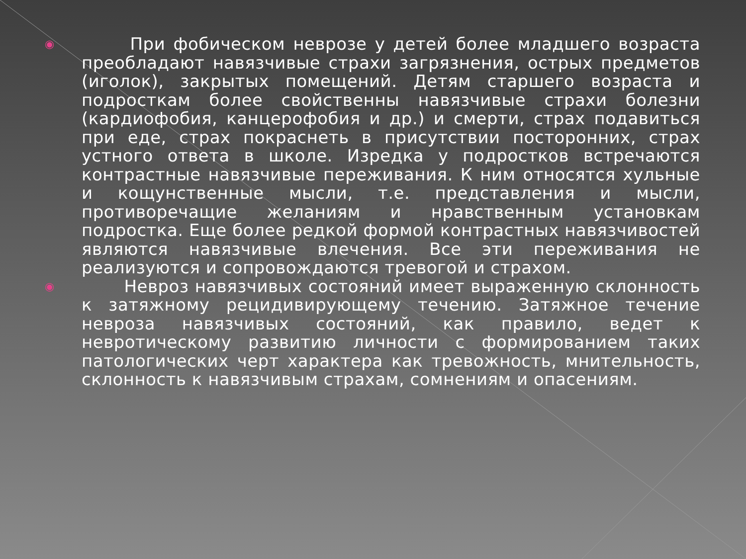◉
При фобическом неврозе у детей более младшего возраста преобладают навязчивые страхи загрязнения, острых предметов (иголок), закрытых помещений. Детям старшего возраста и подросткам более свойственны навязчивые страхи болезни (кардиофобия, канцерофобия и др.) и смерти, страх подавиться при еде, страх покраснеть в присутствии посторонних, страх устного ответа в школе. Изредка у подростков встречаются контрастные навязчивые переживания. К ним относятся хульные и кощунственные мысли, т.е. представления и мысли, противоречащие желаниям и нравственным установкам подростка. Еще более редкой формой контрастных навязчивостей являются навязчивые влечения. Все эти переживания не реализуются и сопровождаются тревогой и страхом.
◉
Невроз навязчивых состояний имеет выраженную склонность к затяжному рецидивирующему течению. Затяжное течение невроза навязчивых состояний, как правило, ведет к невротическому развитию личности с формированием таких патологических черт характера как тревожность, мнительность, склонность к навязчивым страхам, сомнениям и опасениям.